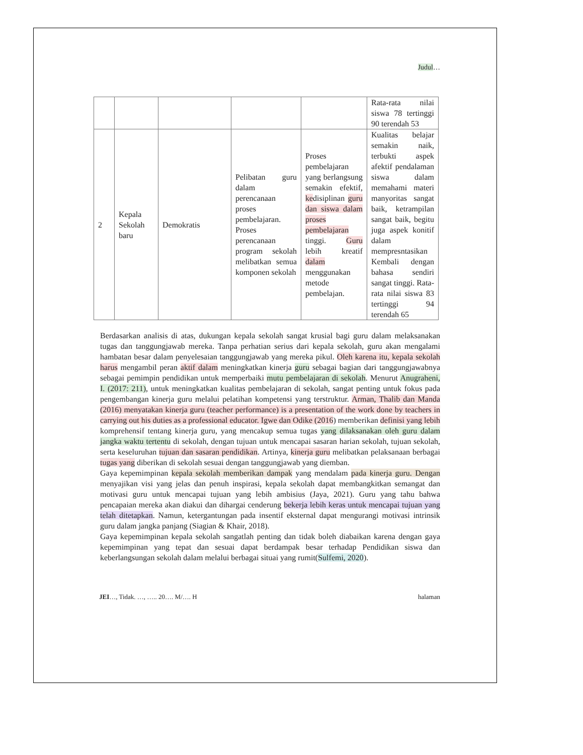Judul…
| | | | | | Rata-rata nilai siswa 78 tertinggi 90 terendah 53 |
| 2 | Kepala Sekolah baru | Demokratis | Pelibatan guru dalam perencanaan proses pembelajaran. Proses perencanaan program sekolah melibatkan semua komponen sekolah | Proses pembelajaran yang berlangsung semakin efektif, ke disiplinan guru dan siswa dalam proses pembelajaran tinggi. Guru lebih kreatif dalam menggunakan metode pembelajan. | Kualitas belajar semakin naik, terbukti aspek afektif pendalaman siswa dalam memahami materi manyoritas sangat baik, ketrampilan sangat baik, begitu juga aspek konitif dalam mempresntasikan Kembali dengan bahasa sendiri sangat tinggi. Rata-rata nilai siswa 83 tertinggi 94 terendah 65 |
Berdasarkan analisis di atas, dukungan kepala sekolah sangat krusial bagi guru dalam melaksanakan tugas dan tanggungjawab mereka. Tanpa perhatian serius dari kepala sekolah, guru akan mengalami hambatan besar dalam penyelesaian tanggungjawab yang mereka pikul. Oleh karena itu, kepala sekolah harus mengambil peran aktif dalam meningkatkan kinerja guru sebagai bagian dari tanggungjawabnya sebagai pemimpin pendidikan untuk memperbaiki mutu pembelajaran di sekolah. Menurut Anugraheni, I. (2017: 211), untuk meningkatkan kualitas pembelajaran di sekolah, sangat penting untuk fokus pada pengembangan kinerja guru melalui pelatihan kompetensi yang terstruktur. Arman, Thalib dan Manda (2016) menyatakan kinerja guru (teacher performance) is a presentation of the work done by teachers in carrying out his duties as a professional educator. Igwe dan Odike (2016) memberikan definisi yang lebih komprehensif tentang kinerja guru, yang mencakup semua tugas yang dilaksanakan oleh guru dalam jangka waktu tertentu di sekolah, dengan tujuan untuk mencapai sasaran harian sekolah, tujuan sekolah, serta keseluruhan tujuan dan sasaran pendidikan. Artinya, kinerja guru melibatkan pelaksanaan berbagai tugas yang diberikan di sekolah sesuai dengan tanggungjawab yang diemban.
Gaya kepemimpinan kepala sekolah memberikan dampak yang mendalam pada kinerja guru. Dengan menyajikan visi yang jelas dan penuh inspirasi, kepala sekolah dapat membangkitkan semangat dan motivasi guru untuk mencapai tujuan yang lebih ambisius (Jaya, 2021). Guru yang tahu bahwa pencapaian mereka akan diakui dan dihargai cenderung bekerja lebih keras untuk mencapai tujuan yang telah ditetapkan. Namun, ketergantungan pada insentif eksternal dapat mengurangi motivasi intrinsik guru dalam jangka panjang (Siagian & Khair, 2018).
Gaya kepemimpinan kepala sekolah sangatlah penting dan tidak boleh diabaikan karena dengan gaya kepemimpinan yang tepat dan sesuai dapat berdampak besar terhadap Pendidikan siswa dan keberlangsungan sekolah dalam melalui berbagai situai yang rumit(Sulfemi, 2020).
JEI…, Tidak. …, ….. 20…. M/…. H halaman